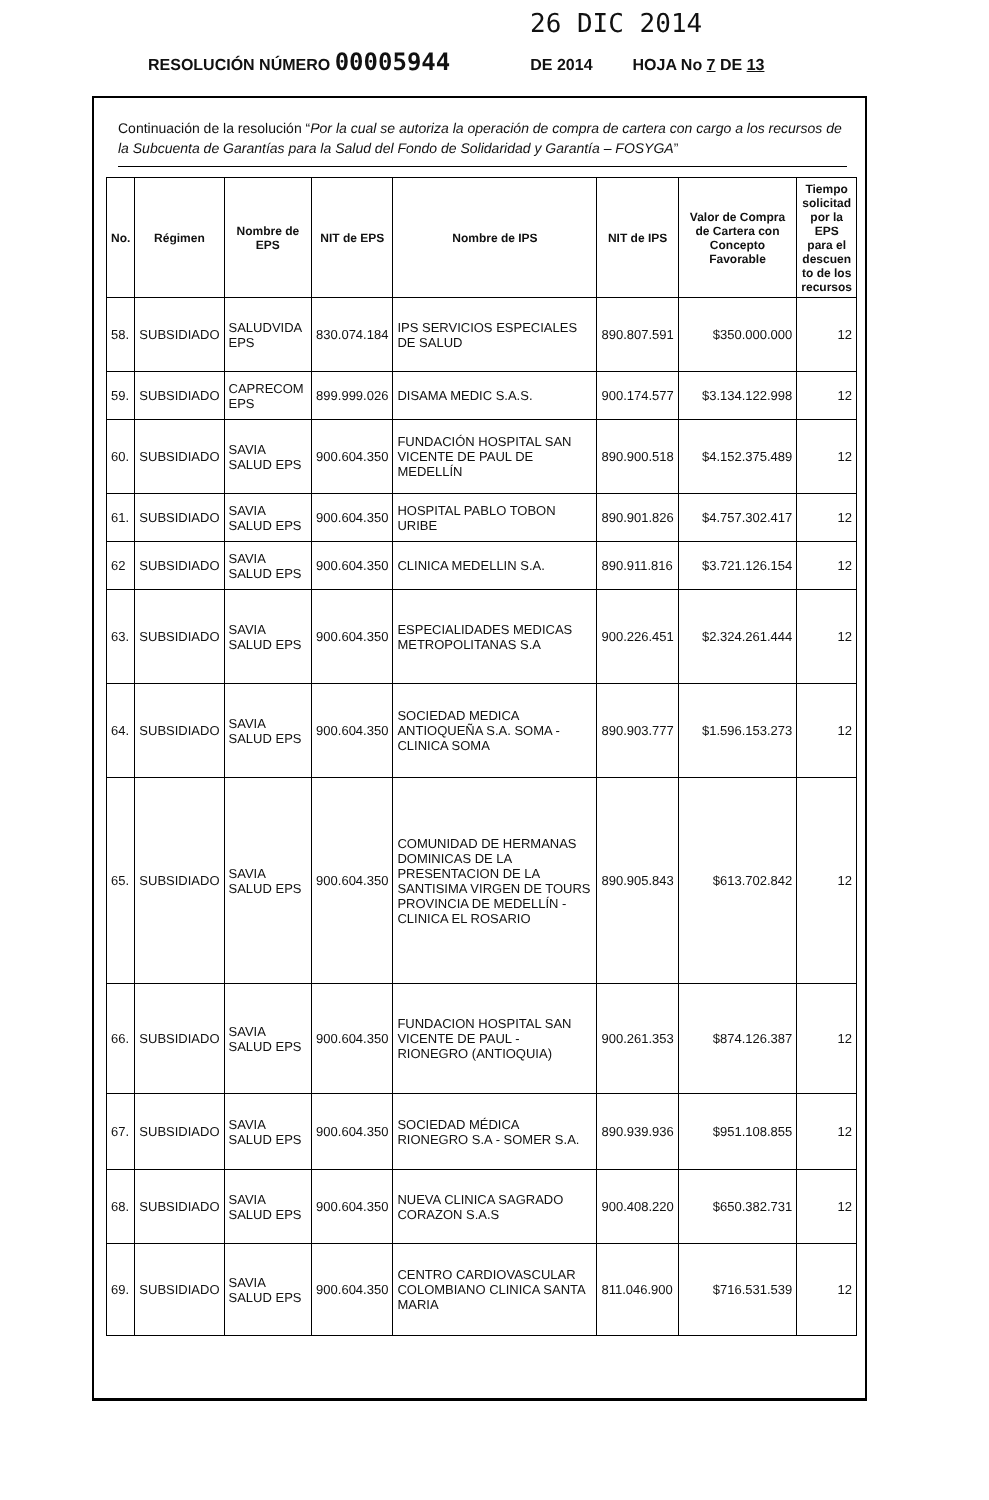26 DIC 2014
RESOLUCIÓN NÚMERO 00005944 DE 2014 HOJA No 7 DE 13
Continuación de la resolución “Por la cual se autoriza la operación de compra de cartera con cargo a los recursos de la Subcuenta de Garantías para la Salud del Fondo de Solidaridad y Garantía – FOSYGA”
| No. | Régimen | Nombre de EPS | NIT de EPS | Nombre de IPS | NIT de IPS | Valor de Compra de Cartera con Concepto Favorable | Tiempo solicitad por la EPS para el descuen to de los recursos |
| --- | --- | --- | --- | --- | --- | --- | --- |
| 58. | SUBSIDIADO | SALUDVIDA EPS | 830.074.184 | IPS SERVICIOS ESPECIALES DE SALUD | 890.807.591 | $350.000.000 | 12 |
| 59. | SUBSIDIADO | CAPRECOM EPS | 899.999.026 | DISAMA MEDIC S.A.S. | 900.174.577 | $3.134.122.998 | 12 |
| 60. | SUBSIDIADO | SAVIA SALUD EPS | 900.604.350 | FUNDACIÓN HOSPITAL SAN VICENTE DE PAUL DE MEDELLÍN | 890.900.518 | $4.152.375.489 | 12 |
| 61. | SUBSIDIADO | SAVIA SALUD EPS | 900.604.350 | HOSPITAL PABLO TOBON URIBE | 890.901.826 | $4.757.302.417 | 12 |
| 62 | SUBSIDIADO | SAVIA SALUD EPS | 900.604.350 | CLINICA MEDELLIN S.A. | 890.911.816 | $3.721.126.154 | 12 |
| 63. | SUBSIDIADO | SAVIA SALUD EPS | 900.604.350 | ESPECIALIDADES MEDICAS METROPOLITANAS S.A | 900.226.451 | $2.324.261.444 | 12 |
| 64. | SUBSIDIADO | SAVIA SALUD EPS | 900.604.350 | SOCIEDAD MEDICA ANTIOQUEÑA S.A. SOMA - CLINICA SOMA | 890.903.777 | $1.596.153.273 | 12 |
| 65. | SUBSIDIADO | SAVIA SALUD EPS | 900.604.350 | COMUNIDAD DE HERMANAS DOMINICAS DE LA PRESENTACION DE LA SANTISIMA VIRGEN DE TOURS PROVINCIA DE MEDELLÍN - CLINICA EL ROSARIO | 890.905.843 | $613.702.842 | 12 |
| 66. | SUBSIDIADO | SAVIA SALUD EPS | 900.604.350 | FUNDACION HOSPITAL SAN VICENTE DE PAUL - RIONEGRO (ANTIOQUIA) | 900.261.353 | $874.126.387 | 12 |
| 67. | SUBSIDIADO | SAVIA SALUD EPS | 900.604.350 | SOCIEDAD MÉDICA RIONEGRO S.A - SOMER S.A. | 890.939.936 | $951.108.855 | 12 |
| 68. | SUBSIDIADO | SAVIA SALUD EPS | 900.604.350 | NUEVA CLINICA SAGRADO CORAZON S.A.S | 900.408.220 | $650.382.731 | 12 |
| 69. | SUBSIDIADO | SAVIA SALUD EPS | 900.604.350 | CENTRO CARDIOVASCULAR COLOMBIANO CLINICA SANTA MARIA | 811.046.900 | $716.531.539 | 12 |